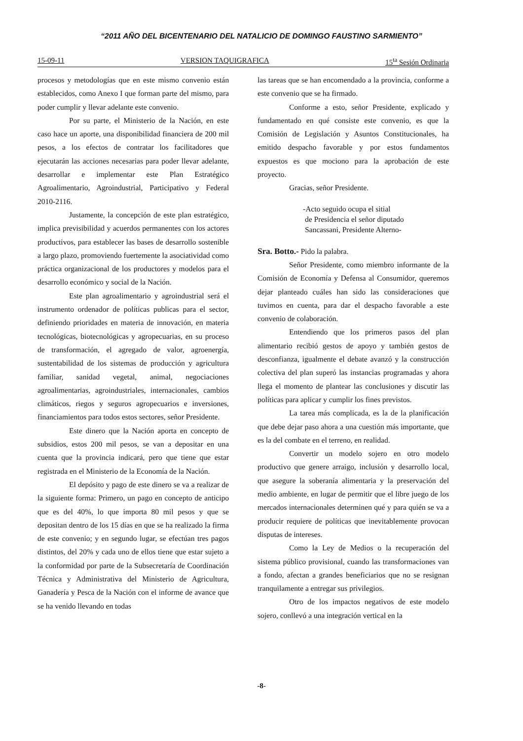“2011 AÑO DEL BICENTENARIO DEL NATALICIO DE DOMINGO FAUSTINO SARMIENTO”
15-09-11 VERSION TAQUIGRAFICA 15<sup>ta</sup> Sesión Ordinaria
procesos y metodologías que en este mismo convenio están establecidos, como Anexo I que forman parte del mismo, para poder cumplir y llevar adelante este convenio.
Por su parte, el Ministerio de la Nación, en este caso hace un aporte, una disponibilidad financiera de 200 mil pesos, a los efectos de contratar los facilitadores que ejecutarán las acciones necesarias para poder llevar adelante, desarrollar e implementar este Plan Estratégico Agroalimentario, Agroindustrial, Participativo y Federal 2010-2116.
Justamente, la concepción de este plan estratégico, implica previsibilidad y acuerdos permanentes con los actores productivos, para establecer las bases de desarrollo sostenible a largo plazo, promoviendo fuertemente la asociatividad como práctica organizacional de los productores y modelos para el desarrollo económico y social de la Nación.
Este plan agroalimentario y agroindustrial será el instrumento ordenador de políticas publicas para el sector, definiendo prioridades en materia de innovación, en materia tecnológicas, biotecnológicas y agropecuarias, en su proceso de transformación, el agregado de valor, agroenergía, sustentabilidad de los sistemas de producción y agricultura familiar, sanidad vegetal, animal, negociaciones agroalimentarias, agroindustriales, internacionales, cambios climáticos, riegos y seguros agropecuarios e inversiones, financiamientos para todos estos sectores, señor Presidente.
Este dinero que la Nación aporta en concepto de subsidios, estos 200 mil pesos, se van a depositar en una cuenta que la provincia indicará, pero que tiene que estar registrada en el Ministerio de la Economía de la Nación.
El depósito y pago de este dinero se va a realizar de la siguiente forma: Primero, un pago en concepto de anticipo que es del 40%, lo que importa 80 mil pesos y que se depositan dentro de los 15 días en que se ha realizado la firma de este convenio; y en segundo lugar, se efectúan tres pagos distintos, del 20% y cada uno de ellos tiene que estar sujeto a la conformidad por parte de la Subsecretaría de Coordinación Técnica y Administrativa del Ministerio de Agricultura, Ganadería y Pesca de la Nación con el informe de avance que se ha venido llevando en todas
las tareas que se han encomendado a la provincia, conforme a este convenio que se ha firmado.
Conforme a esto, señor Presidente, explicado y fundamentado en qué consiste este convenio, es que la Comisión de Legislación y Asuntos Constitucionales, ha emitido despacho favorable y por estos fundamentos expuestos es que mociono para la aprobación de este proyecto.
Gracias, señor Presidente.
-Acto seguido ocupa el sitial
de Presidencia el señor diputado
Sancassani, Presidente Alterno-
Sra. Botto.- Pido la palabra.
Señor Presidente, como miembro informante de la Comisión de Economía y Defensa al Consumidor, queremos dejar planteado cuáles han sido las consideraciones que tuvimos en cuenta, para dar el despacho favorable a este convenio de colaboración.
Entendiendo que los primeros pasos del plan alimentario recibió gestos de apoyo y también gestos de desconfianza, igualmente el debate avanzó y la construcción colectiva del plan superó las instancias programadas y ahora llega el momento de plantear las conclusiones y discutir las políticas para aplicar y cumplir los fines previstos.
La tarea más complicada, es la de la planificación que debe dejar paso ahora a una cuestión más importante, que es la del combate en el terreno, en realidad.
Convertir un modelo sojero en otro modelo productivo que genere arraigo, inclusión y desarrollo local, que asegure la soberanía alimentaria y la preservación del medio ambiente, en lugar de permitir que el libre juego de los mercados internacionales determinen qué y para quién se va a producir requiere de políticas que inevitablemente provocan disputas de intereses.
Como la Ley de Medios o la recuperación del sistema público provisional, cuando las transformaciones van a fondo, afectan a grandes beneficiarios que no se resignan tranquilamente a entregar sus privilegios.
Otro de los impactos negativos de este modelo sojero, conllevó a una integración vertical en la
-8-